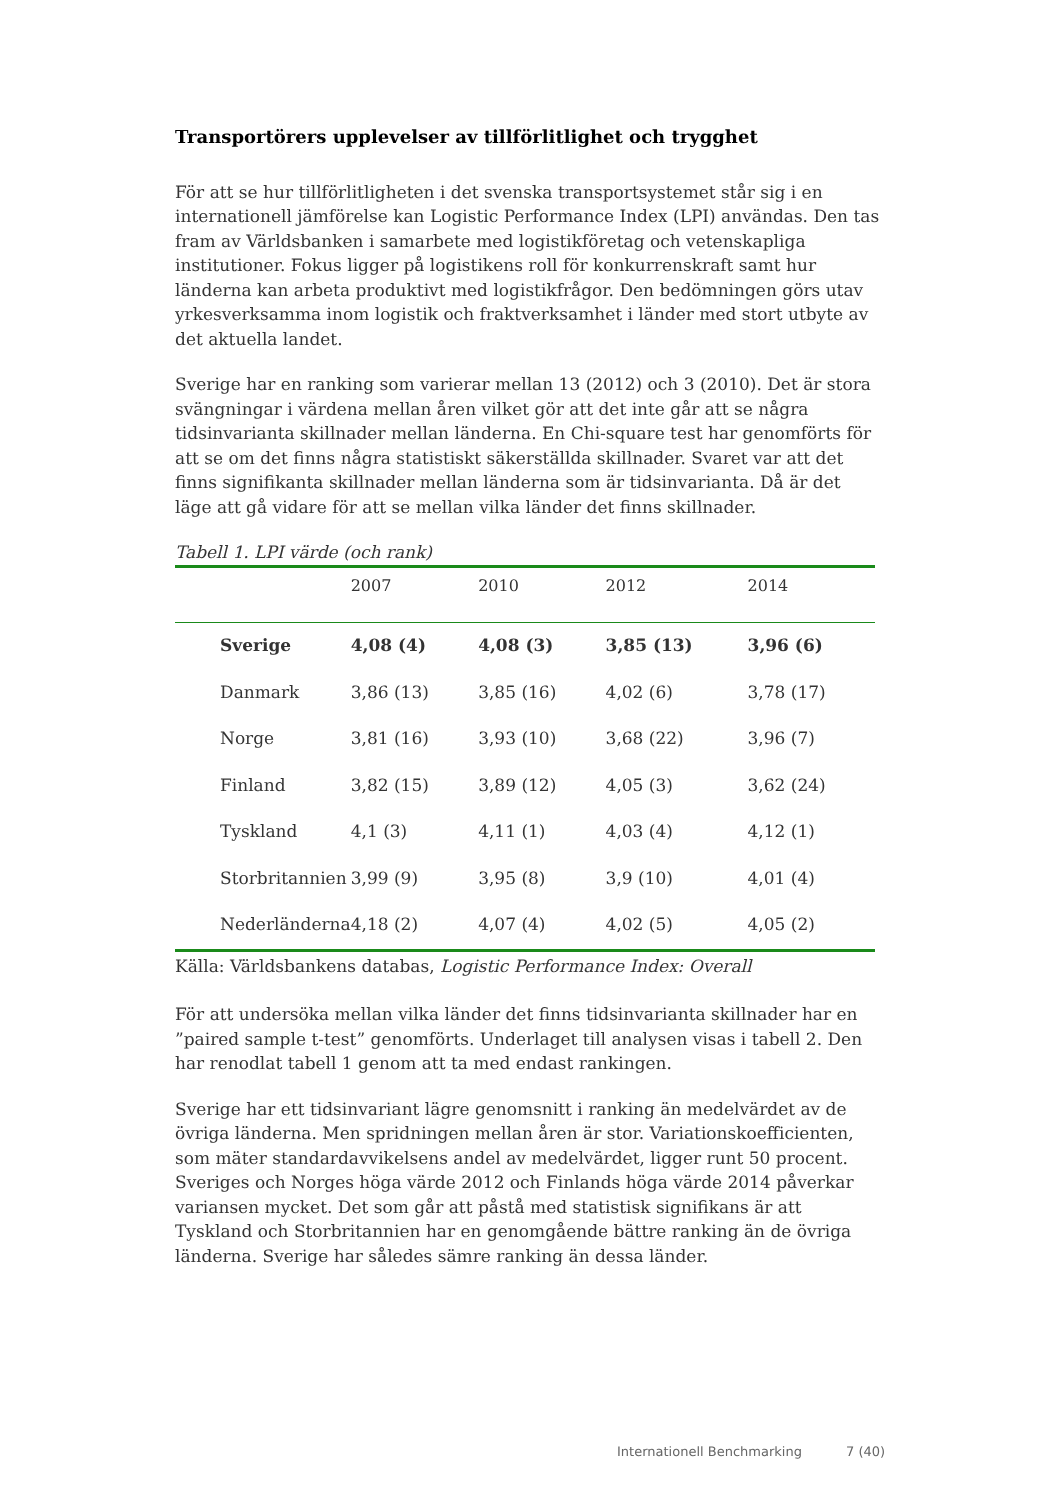Transportörers upplevelser av tillförlitlighet och trygghet
För att se hur tillförlitligheten i det svenska transportsystemet står sig i en internationell jämförelse kan Logistic Performance Index (LPI) användas. Den tas fram av Världsbanken i samarbete med logistikföretag och vetenskapliga institutioner. Fokus ligger på logistikens roll för konkurrenskraft samt hur länderna kan arbeta produktivt med logistikfrågor. Den bedömningen görs utav yrkesverksamma inom logistik och fraktverksamhet i länder med stort utbyte av det aktuella landet.
Sverige har en ranking som varierar mellan 13 (2012) och 3 (2010). Det är stora svängningar i värdena mellan åren vilket gör att det inte går att se några tidsinvarianta skillnader mellan länderna. En Chi-square test har genomförts för att se om det finns några statistiskt säkerställda skillnader. Svaret var att det finns signifikanta skillnader mellan länderna som är tidsinvarianta. Då är det läge att gå vidare för att se mellan vilka länder det finns skillnader.
Tabell 1. LPI värde (och rank)
| | 2007 | 2010 | 2012 | 2014 |
| --- | --- | --- | --- | --- |
| Sverige | 4,08 (4) | 4,08 (3) | 3,85 (13) | 3,96 (6) |
| Danmark | 3,86 (13) | 3,85 (16) | 4,02 (6) | 3,78 (17) |
| Norge | 3,81 (16) | 3,93 (10) | 3,68 (22) | 3,96 (7) |
| Finland | 3,82 (15) | 3,89 (12) | 4,05 (3) | 3,62 (24) |
| Tyskland | 4,1 (3) | 4,11 (1) | 4,03 (4) | 4,12 (1) |
| Storbritannien | 3,99 (9) | 3,95 (8) | 3,9 (10) | 4,01 (4) |
| Nederländerna | 4,18 (2) | 4,07 (4) | 4,02 (5) | 4,05 (2) |
Källa: Världsbankens databas, Logistic Performance Index: Overall
För att undersöka mellan vilka länder det finns tidsinvarianta skillnader har en ”paired sample t-test” genomförts. Underlaget till analysen visas i tabell 2. Den har renodlat tabell 1 genom att ta med endast rankingen.
Sverige har ett tidsinvariant lägre genomsnitt i ranking än medelvärdet av de övriga länderna. Men spridningen mellan åren är stor. Variationskoefficienten, som mäter standardavvikelsens andel av medelvärdet, ligger runt 50 procent. Sveriges och Norges höga värde 2012 och Finlands höga värde 2014 påverkar variansen mycket. Det som går att påstå med statistisk signifikans är att Tyskland och Storbritannien har en genomgående bättre ranking än de övriga länderna. Sverige har således sämre ranking än dessa länder.
Internationell Benchmarking 7 (40)